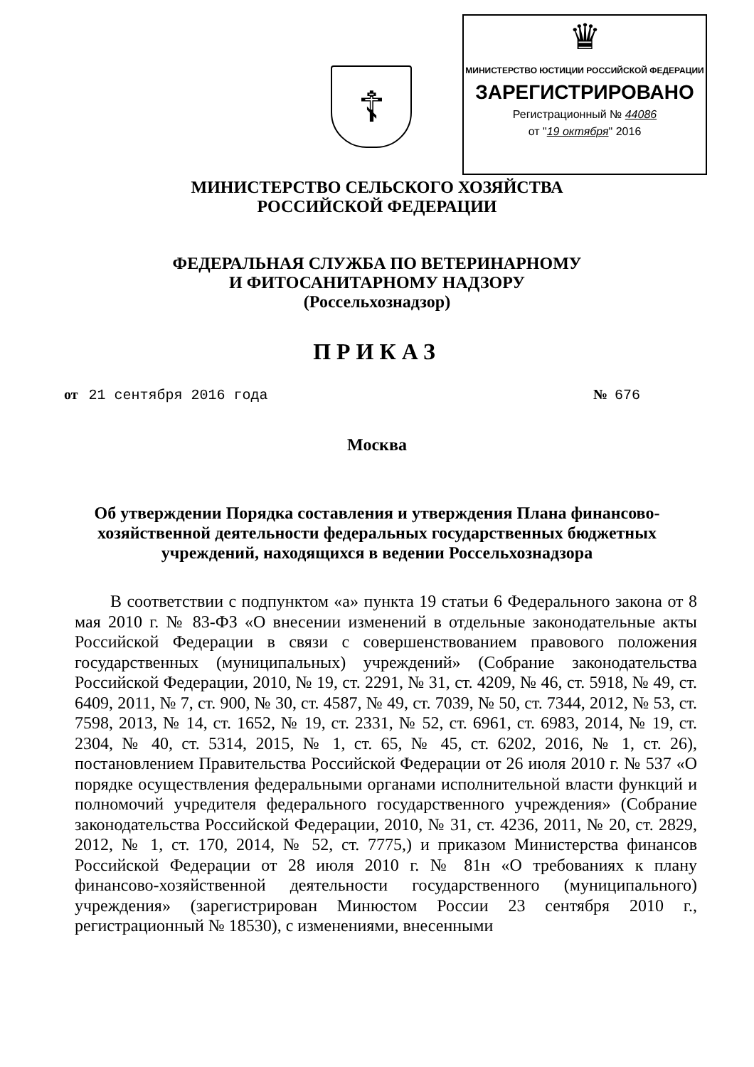☦
♛
МИНИСТЕРСТВО ЮСТИЦИИ РОССИЙСКОЙ ФЕДЕРАЦИИ
ЗАРЕГИСТРИРОВАНО
Регистрационный № 44086
от "19 октября" 2016
МИНИСТЕРСТВО СЕЛЬСКОГО ХОЗЯЙСТВА
РОССИЙСКОЙ ФЕДЕРАЦИИ
ФЕДЕРАЛЬНАЯ СЛУЖБА ПО ВЕТЕРИНАРНОМУ
И ФИТОСАНИТАРНОМУ НАДЗОРУ
(Россельхознадзор)
ПРИКАЗ
от 21 сентября 2016 года № 676
Москва
Об утверждении Порядка составления и утверждения Плана финансово-хозяйственной деятельности федеральных государственных бюджетных учреждений, находящихся в ведении Россельхознадзора
В соответствии с подпунктом «а» пункта 19 статьи 6 Федерального закона от 8 мая 2010 г. № 83-ФЗ «О внесении изменений в отдельные законодательные акты Российской Федерации в связи с совершенствованием правового положения государственных (муниципальных) учреждений» (Собрание законодательства Российской Федерации, 2010, № 19, ст. 2291, № 31, ст. 4209, № 46, ст. 5918, № 49, ст. 6409, 2011, № 7, ст. 900, № 30, ст. 4587, № 49, ст. 7039, № 50, ст. 7344, 2012, № 53, ст. 7598, 2013, № 14, ст. 1652, № 19, ст. 2331, № 52, ст. 6961, ст. 6983, 2014, № 19, ст. 2304, № 40, ст. 5314, 2015, № 1, ст. 65, № 45, ст. 6202, 2016, № 1, ст. 26), постановлением Правительства Российской Федерации от 26 июля 2010 г. № 537 «О порядке осуществления федеральными органами исполнительной власти функций и полномочий учредителя федерального государственного учреждения» (Собрание законодательства Российской Федерации, 2010, № 31, ст. 4236, 2011, № 20, ст. 2829, 2012, № 1, ст. 170, 2014, № 52, ст. 7775,) и приказом Министерства финансов Российской Федерации от 28 июля 2010 г. № 81н «О требованиях к плану финансово-хозяйственной деятельности государственного (муниципального) учреждения» (зарегистрирован Минюстом России 23 сентября 2010 г., регистрационный № 18530), с изменениями, внесенными